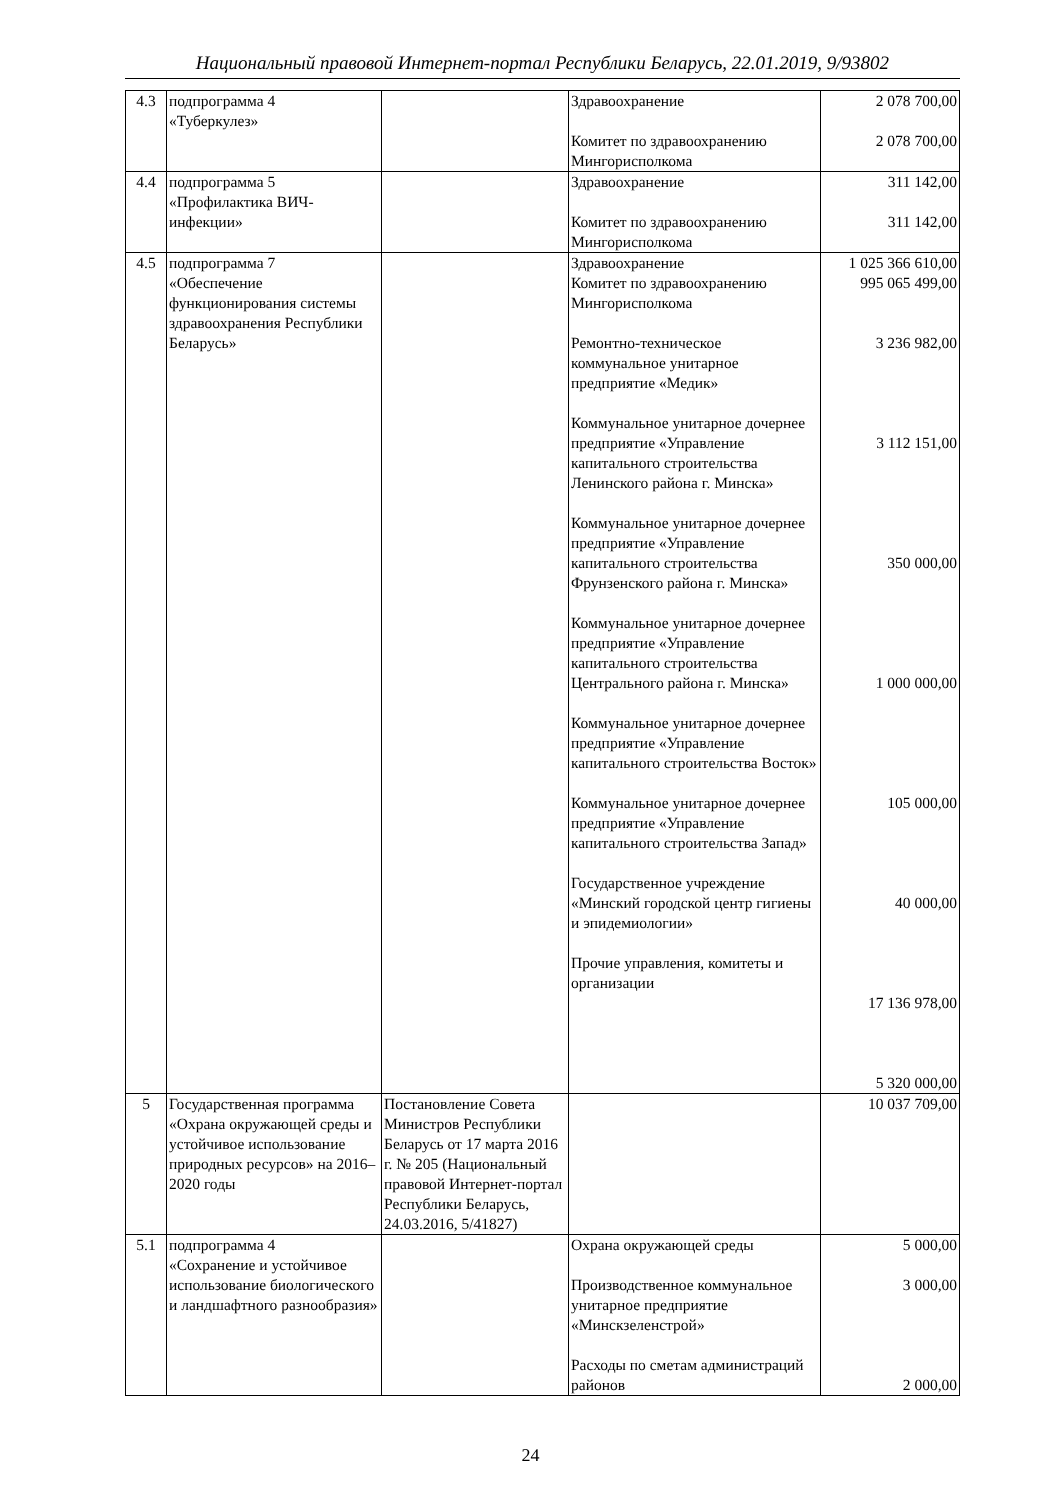Национальный правовой Интернет-портал Республики Беларусь, 22.01.2019, 9/93802
| 4.3 | подпрограмма 4 «Туберкулез» | | Здравоохранение Комитет по здравоохранению Мингорисполкома | 2 078 700,00 2 078 700,00 |
| 4.4 | подпрограмма 5 «Профилактика ВИЧ-инфекции» | | Здравоохранение Комитет по здравоохранению Мингорисполкома | 311 142,00 311 142,00 |
| 4.5 | подпрограмма 7 «Обеспечение функционирования системы здравоохранения Республики Беларусь» | | Здравоохранение Комитет по здравоохранению Мингорисполкома Ремонтно-техническое коммунальное унитарное предприятие «Медик» Коммунальное унитарное дочернее предприятие «Управление капитального строительства Ленинского района г. Минска» Коммунальное унитарное дочернее предприятие «Управление капитального строительства Фрунзенского района г. Минска» Коммунальное унитарное дочернее предприятие «Управление капитального строительства Центрального района г. Минска» Коммунальное унитарное дочернее предприятие «Управление капитального строительства Восток» Коммунальное унитарное дочернее предприятие «Управление капитального строительства Запад» Государственное учреждение «Минский городской центр гигиены и эпидемиологии» Прочие управления, комитеты и организации | 1 025 366 610,00 995 065 499,00 3 236 982,00 3 112 151,00 350 000,00 1 000 000,00 105 000,00 40 000,00 17 136 978,00 5 320 000,00 |
| 5 | Государственная программа «Охрана окружающей среды и устойчивое использование природных ресурсов» на 2016–2020 годы | Постановление Совета Министров Республики Беларусь от 17 марта 2016 г. № 205 (Национальный правовой Интернет-портал Республики Беларусь, 24.03.2016, 5/41827) | | 10 037 709,00 |
| 5.1 | подпрограмма 4 «Сохранение и устойчивое использование биологического и ландшафтного разнообразия» | | Охрана окружающей среды Производственное коммунальное унитарное предприятие «Минскзеленстрой» Расходы по сметам администраций районов | 5 000,00 3 000,00 2 000,00 |
24